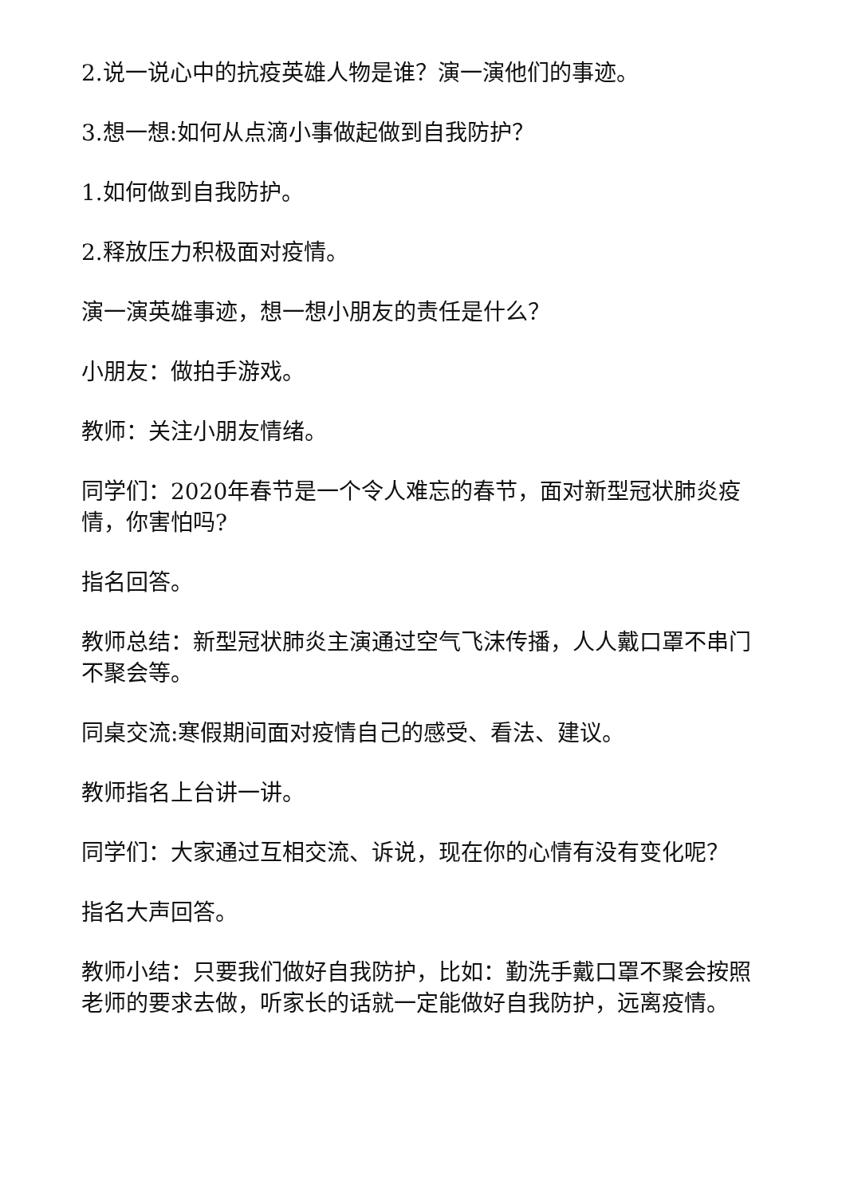2.说一说心中的抗疫英雄人物是谁？演一演他们的事迹。
3.想一想:如何从点滴小事做起做到自我防护？
1.如何做到自我防护。
2.释放压力积极面对疫情。
演一演英雄事迹，想一想小朋友的责任是什么？
小朋友：做拍手游戏。
教师：关注小朋友情绪。
同学们：2020年春节是一个令人难忘的春节，面对新型冠状肺炎疫情，你害怕吗?
指名回答。
教师总结：新型冠状肺炎主演通过空气飞沫传播，人人戴口罩不串门不聚会等。
同桌交流:寒假期间面对疫情自己的感受、看法、建议。
教师指名上台讲一讲。
同学们：大家通过互相交流、诉说，现在你的心情有没有变化呢？
指名大声回答。
教师小结：只要我们做好自我防护，比如：勤洗手戴口罩不聚会按照老师的要求去做，听家长的话就一定能做好自我防护，远离疫情。